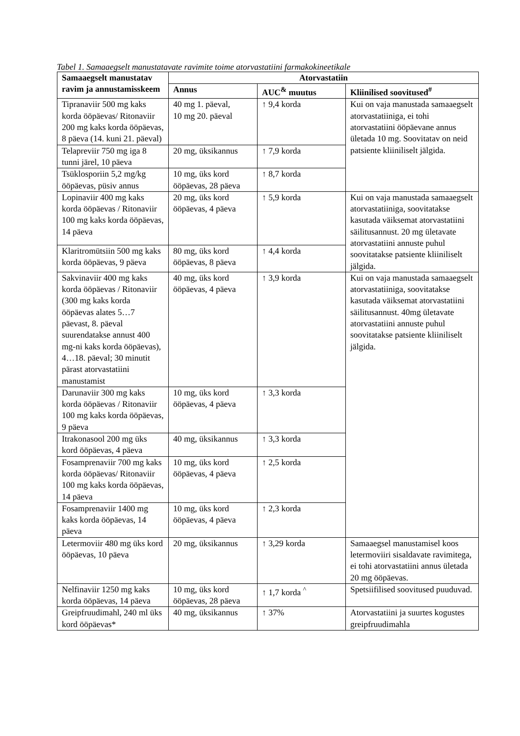Tabel 1. Samaaegselt manustatavate ravimite toime atorvastatiini farmakokineetikale
| Samaaegselt manustatav ravim ja annustamisskeem | Atorvastatiin | | |
| --- | --- | --- | --- |
| | Annus | AUC<sup>&</sup> muutus | Kliinilised soovitused<sup>#</sup> |
| Tipranaviir 500 mg kaks korda ööpäevas/ Ritonaviir 200 mg kaks korda ööpäevas, 8 päeva (14. kuni 21. päeval) | 40 mg 1. päeval, 10 mg 20. päeval | ↑ 9,4 korda | Kui on vaja manustada samaaegselt atorvastatiiniga, ei tohi atorvastatiini ööpäevane annus ületada 10 mg. Soovitatav on neid patsiente kliiniliselt jälgida. |
| Telapreviir 750 mg iga 8 tunni järel, 10 päeva | 20 mg, üksikannus | ↑ 7,9 korda | |
| Tsüklosporiin 5,2 mg/kg ööpäevas, püsiv annus | 10 mg, üks kord ööpäevas, 28 päeva | ↑ 8,7 korda | |
| Lopinaviir 400 mg kaks korda ööpäevas / Ritonaviir 100 mg kaks korda ööpäevas, 14 päeva | 20 mg, üks kord ööpäevas, 4 päeva | ↑ 5,9 korda | Kui on vaja manustada samaaegselt atorvastatiiniga, soovitatakse kasutada väiksemat atorvastatiini säilitusannust. 20 mg ületavate atorvastatiini annuste puhul soovitatakse patsiente kliiniliselt jälgida. |
| Klaritromütsiin 500 mg kaks korda ööpäevas, 9 päeva | 80 mg, üks kord ööpäevas, 8 päeva | ↑ 4,4 korda | |
| Sakvinaviir 400 mg kaks korda ööpäevas / Ritonaviir (300 mg kaks korda ööpäevas alates 5…7 päevast, 8. päeval suurendatakse annust 400 mg-ni kaks korda ööpäevas), 4…18. päeval; 30 minutit pärast atorvastatiini manustamist | 40 mg, üks kord ööpäevas, 4 päeva | ↑ 3,9 korda | Kui on vaja manustada samaaegselt atorvastatiiniga, soovitatakse kasutada väiksemat atorvastatiini säilitusannust. 40mg ületavate atorvastatiini annuste puhul soovitatakse patsiente kliiniliselt jälgida. |
| Darunaviir 300 mg kaks korda ööpäevas / Ritonaviir 100 mg kaks korda ööpäevas, 9 päeva | 10 mg, üks kord ööpäevas, 4 päeva | ↑ 3,3 korda | |
| Itrakonasool 200 mg üks kord ööpäevas, 4 päeva | 40 mg, üksikannus | ↑ 3,3 korda | |
| Fosamprenaviir 700 mg kaks korda ööpäevas/ Ritonaviir 100 mg kaks korda ööpäevas, 14 päeva | 10 mg, üks kord ööpäevas, 4 päeva | ↑ 2,5 korda | |
| Fosamprenaviir 1400 mg kaks korda ööpäevas, 14 päeva | 10 mg, üks kord ööpäevas, 4 päeva | ↑ 2,3 korda | |
| Letermoviir 480 mg üks kord ööpäevas, 10 päeva | 20 mg, üksikannus | ↑ 3,29 korda | Samaaegsel manustamisel koos letermoviiri sisaldavate ravimitega, ei tohi atorvastatiini annus ületada 20 mg ööpäevas. |
| Nelfinaviir 1250 mg kaks korda ööpäevas, 14 päeva | 10 mg, üks kord ööpäevas, 28 päeva | ↑ 1,7 korda <sup>^</sup> | Spetsiifilised soovitused puuduvad. |
| Greipfruudimahl, 240 ml üks kord ööpäevas* | 40 mg, üksikannus | ↑ 37% | Atorvastatiini ja suurtes kogustes greipfruudimahla |